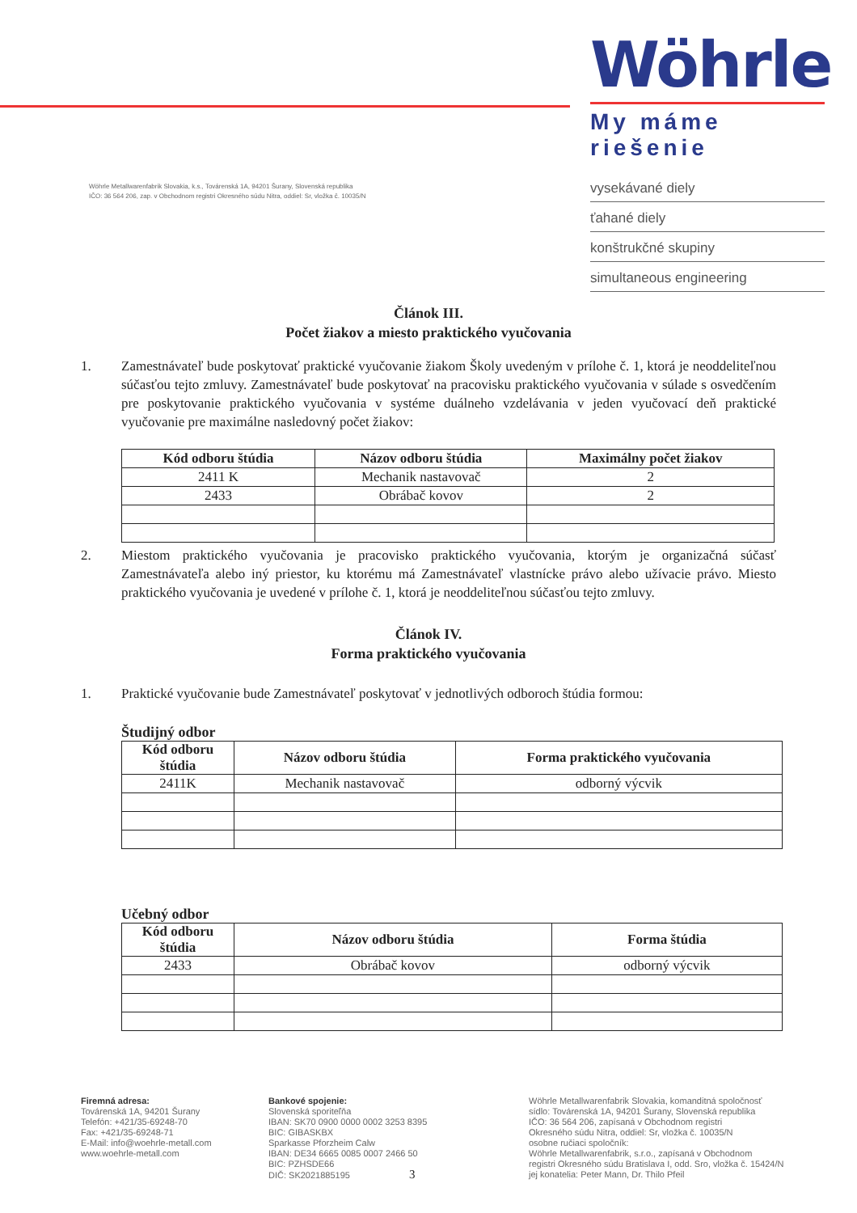Wöhrle Metallwarenfabrik Slovakia, k.s., Továrenská 1A, 94201 Šurany, Slovenská republika
IČO: 36 564 206, zap. v Obchodnom registri Okresného súdu Nitra, oddiel: Sr, vložka č. 10035/N
Wöhrle
My máme riešenie
vysekávané diely
ťahané diely
konštrukčné skupiny
simultaneous engineering
Článok III.
Počet žiakov a miesto praktického vyučovania
1. Zamestnávateľ bude poskytovať praktické vyučovanie žiakom Školy uvedeným v prílohe č. 1, ktorá je neoddeliteľnou súčasťou tejto zmluvy. Zamestnávateľ bude poskytovať na pracovisku praktického vyučovania v súlade s osvedčením pre poskytovanie praktického vyučovania v systéme duálneho vzdelávania v jeden vyučovací deň praktické vyučovanie pre maximálne nasledovný počet žiakov:
| Kód odboru štúdia | Názov odboru štúdia | Maximálny počet žiakov |
| --- | --- | --- |
| 2411 K | Mechanik nastavovač | 2 |
| 2433 | Obrábač kovov | 2 |
2. Miestom praktického vyučovania je pracovisko praktického vyučovania, ktorým je organizačná súčasť Zamestnávateľa alebo iný priestor, ku ktorému má Zamestnávateľ vlastnícke právo alebo užívacie právo. Miesto praktického vyučovania je uvedené v prílohe č. 1, ktorá je neoddeliteľnou súčasťou tejto zmluvy.
Článok IV.
Forma praktického vyučovania
1. Praktické vyučovanie bude Zamestnávateľ poskytovať v jednotlivých odboroch štúdia formou:
Študijný odbor
| Kód odboru štúdia | Názov odboru štúdia | Forma praktického vyučovania |
| --- | --- | --- |
| 2411K | Mechanik nastavovač | odborný výcvik |
Učebný odbor
| Kód odboru štúdia | Názov odboru štúdia | Forma štúdia |
| --- | --- | --- |
| 2433 | Obrábač kovov | odborný výcvik |
Firemná adresa:
Továrenská 1A, 94201 Šurany
Telefón: +421/35-69248-70
Fax: +421/35-69248-71
E-Mail: info@woehrle-metall.com
www.woehrle-metall.com
Bankové spojenie:
Slovenská sporiteľňa
IBAN: SK70 0900 0000 0002 3253 8395
BIC: GIBASKBX
Sparkasse Pforzheim Calw
IBAN: DE34 6665 0085 0007 2466 50
BIC: PZHSDE66
DIČ: SK2021885195 3
Wöhrle Metallwarenfabrik Slovakia, komanditná spoločnosť
sídlo: Továrenská 1A, 94201 Šurany, Slovenská republika
IČO: 36 564 206, zapísaná v Obchodnom registri
Okresného súdu Nitra, oddiel: Sr, vložka č. 10035/N
osobne ručiaci spoločník:
Wöhrle Metallwarenfabrik, s.r.o., zapísaná v Obchodnom
registri Okresného súdu Bratislava I, odd. Sro, vložka č. 15424/N
jej konatelia: Peter Mann, Dr. Thilo Pfeil